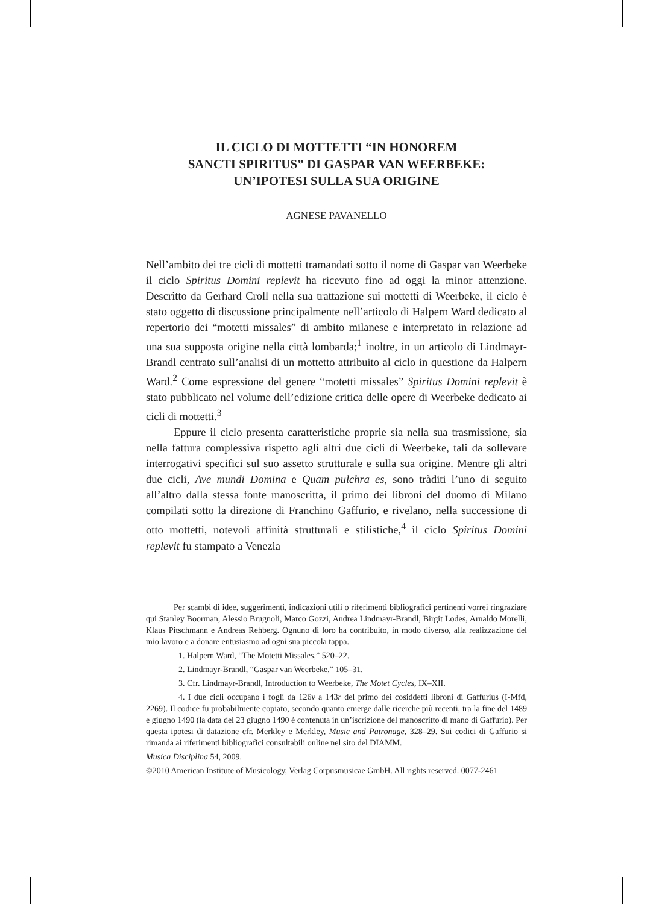IL CICLO DI MOTTETTI “IN HONOREM
SANCTI SPIRITUS” DI GASPAR VAN WEERBEKE:
UN’IPOTESI SULLA SUA ORIGINE
AGNESE PAVANELLO
Nell’ambito dei tre cicli di mottetti tramandati sotto il nome di Gaspar van Weerbeke il ciclo Spiritus Domini replevit ha ricevuto fino ad oggi la minor attenzione. Descritto da Gerhard Croll nella sua trattazione sui mottetti di Weerbeke, il ciclo è stato oggetto di discussione principalmente nell’articolo di Halpern Ward dedicato al repertorio dei “motetti missales” di ambito milanese e interpretato in relazione ad una sua supposta origine nella città lombarda;<sup>1</sup> inoltre, in un articolo di Lindmayr-Brandl centrato sull’analisi di un mottetto attribuito al ciclo in questione da Halpern Ward.<sup>2</sup> Come espressione del genere “motetti missales” Spiritus Domini replevit è stato pubblicato nel volume dell’edizione critica delle opere di Weerbeke dedicato ai cicli di mottetti.<sup>3</sup>
Eppure il ciclo presenta caratteristiche proprie sia nella sua trasmissione, sia nella fattura complessiva rispetto agli altri due cicli di Weerbeke, tali da sollevare interrogativi specifici sul suo assetto strutturale e sulla sua origine. Mentre gli altri due cicli, Ave mundi Domina e Quam pulchra es, sono tràditi l’uno di seguito all’altro dalla stessa fonte manoscritta, il primo dei libroni del duomo di Milano compilati sotto la direzione di Franchino Gaffurio, e rivelano, nella successione di otto mottetti, notevoli affinità strutturali e stilistiche,<sup>4</sup> il ciclo Spiritus Domini replevit fu stampato a Venezia
Per scambi di idee, suggerimenti, indicazioni utili o riferimenti bibliografici pertinenti vorrei ringraziare qui Stanley Boorman, Alessio Brugnoli, Marco Gozzi, Andrea Lindmayr-Brandl, Birgit Lodes, Arnaldo Morelli, Klaus Pitschmann e Andreas Rehberg. Ognuno di loro ha contribuito, in modo diverso, alla realizzazione del mio lavoro e a donare entusiasmo ad ogni sua piccola tappa.
1. Halpern Ward, “The Motetti Missales,” 520–22.
2. Lindmayr-Brandl, “Gaspar van Weerbeke,” 105–31.
3. Cfr. Lindmayr-Brandl, Introduction to Weerbeke, The Motet Cycles, IX–XII.
4. I due cicli occupano i fogli da 126v a 143r del primo dei cosiddetti libroni di Gaffurius (I-Mfd, 2269). Il codice fu probabilmente copiato, secondo quanto emerge dalle ricerche più recenti, tra la fine del 1489 e giugno 1490 (la data del 23 giugno 1490 è contenuta in un’iscrizione del manoscritto di mano di Gaffurio). Per questa ipotesi di datazione cfr. Merkley e Merkley, Music and Patronage, 328–29. Sui codici di Gaffurio si rimanda ai riferimenti bibliografici consultabili online nel sito del DIAMM.
Musica Disciplina 54, 2009.
©2010 American Institute of Musicology, Verlag Corpusmusicae GmbH. All rights reserved. 0077-2461